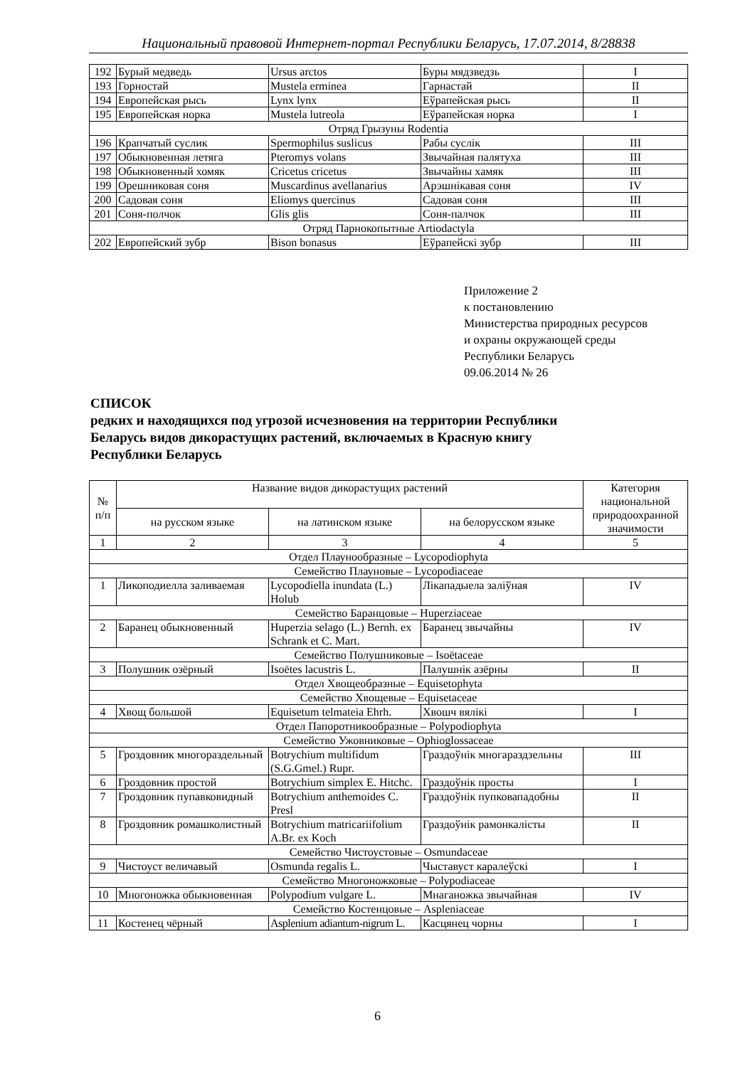Национальный правовой Интернет-портал Республики Беларусь, 17.07.2014, 8/28838
| 192 | Бурый медведь | Ursus arctos | Буры мядзведзь | I |
| 193 | Горностай | Mustela erminea | Гарнастай | II |
| 194 | Европейская рысь | Lynx lynx | Еўрапейская рысь | II |
| 195 | Европейская норка | Mustela lutreola | Еўрапейская норка | I |
| Отряд Грызуны Rodentia | | | | |
| 196 | Крапчатый суслик | Spermophilus suslicus | Рабы суслік | III |
| 197 | Обыкновенная летяга | Pteromys volans | Звычайная палятуха | III |
| 198 | Обыкновенный хомяк | Cricetus cricetus | Звычайны хамяк | III |
| 199 | Орешниковая соня | Muscardinus avellanarius | Арэшнікавая соня | IV |
| 200 | Садовая соня | Eliomys quercinus | Садовая соня | III |
| 201 | Соня-полчок | Glis glis | Соня-палчок | III |
| Отряд Парнокопытные Artiodactyla | | | | |
| 202 | Европейский зубр | Bison bonasus | Еўрапейскі зубр | III |
Приложение 2
к постановлению
Министерства природных ресурсов
и охраны окружающей среды
Республики Беларусь
09.06.2014 № 26
СПИСОК
редких и находящихся под угрозой исчезновения на территории Республики
Беларусь видов дикорастущих растений, включаемых в Красную книгу
Республики Беларусь
| № п/п | Название видов дикорастущих растений | | | Категория национальной природоохранной значимости |
| --- | --- | --- | --- | --- |
| | на русском языке | на латинском языке | на белорусском языке | |
| 1 | 2 | 3 | 4 | 5 |
| Отдел Плаунообразные – Lycopodiophyta | | | | |
| Семейство Плауновые – Lycopodiaceae | | | | |
| 1 | Ликоподиелла заливаемая | Lycopodiella inundata (L.) Holub | Лікападыела заліўная | IV |
| Семейство Баранцовые – Huperziaceae | | | | |
| 2 | Баранец обыкновенный | Huperzia selago (L.) Bernh. ex Schrank et C. Mart. | Баранец звычайны | IV |
| Семейство Полушниковые – Isoëtaceae | | | | |
| 3 | Полушник озёрный | Isoëtes lacustris L. | Палушнік азёрны | II |
| Отдел Хвощеобразные – Equisetophyta | | | | |
| Семейство Хвощевые – Equisetaceae | | | | |
| 4 | Хвощ большой | Equisetum telmateia Ehrh. | Хвошч вялікі | I |
| Отдел Папоротникообразные – Polypodiophyta | | | | |
| Семейство Ужовниковые – Ophioglossaceae | | | | |
| 5 | Гроздовник многораздельный | Botrychium multifidum (S.G.Gmel.) Rupr. | Граздоўнік многараздзельны | III |
| 6 | Гроздовник простой | Botrychium simplex E. Hitchc. | Граздоўнік просты | I |
| 7 | Гроздовник пупавковидный | Botrychium anthemoides C. Presl | Граздоўнік пупковападобны | II |
| 8 | Гроздовник ромашколистный | Botrychium matricariifolium A.Br. ex Koch | Граздоўнік рамонкалісты | II |
| Семейство Чистоустовые – Osmundaceae | | | | |
| 9 | Чистоуст величавый | Osmunda regalis L. | Чыставуст каралеўскі | I |
| Семейство Многоножковые – Polypodiaceae | | | | |
| 10 | Многоножка обыкновенная | Polypodium vulgare L. | Мнаганожка звычайная | IV |
| Семейство Костенцовые – Aspleniaceae | | | | |
| 11 | Костенец чёрный | Asplenium adiantum-nigrum L. | Касцянец чорны | I |
6